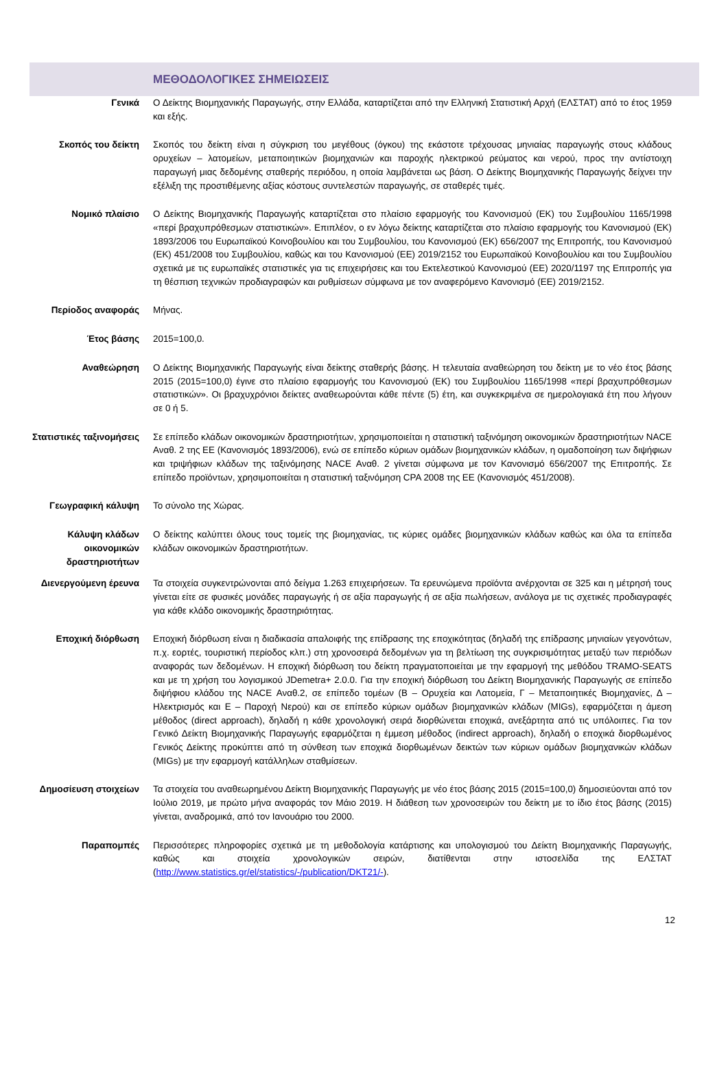ΜΕΘΟΔΟΛΟΓΙΚΕΣ ΣΗΜΕΙΩΣΕΙΣ
Γενικά Ο Δείκτης Βιομηχανικής Παραγωγής, στην Ελλάδα, καταρτίζεται από την Ελληνική Στατιστική Αρχή (ΕΛΣΤΑΤ) από το έτος 1959 και εξής.
Σκοπός του δείκτη Σκοπός του δείκτη είναι η σύγκριση του μεγέθους (όγκου) της εκάστοτε τρέχουσας μηνιαίας παραγωγής στους κλάδους ορυχείων – λατομείων, μεταποιητικών βιομηχανιών και παροχής ηλεκτρικού ρεύματος και νερού, προς την αντίστοιχη παραγωγή μιας δεδομένης σταθερής περιόδου, η οποία λαμβάνεται ως βάση. Ο Δείκτης Βιομηχανικής Παραγωγής δείχνει την εξέλιξη της προστιθέμενης αξίας κόστους συντελεστών παραγωγής, σε σταθερές τιμές.
Νομικό πλαίσιο Ο Δείκτης Βιομηχανικής Παραγωγής καταρτίζεται στο πλαίσιο εφαρμογής του Κανονισμού (ΕΚ) του Συμβουλίου 1165/1998 «περί βραχυπρόθεσμων στατιστικών». Επιπλέον, ο εν λόγω δείκτης καταρτίζεται στο πλαίσιο εφαρμογής του Κανονισμού (ΕΚ) 1893/2006 του Ευρωπαϊκού Κοινοβουλίου και του Συμβουλίου, του Κανονισμού (ΕΚ) 656/2007 της Επιτροπής, του Κανονισμού (ΕΚ) 451/2008 του Συμβουλίου, καθώς και του Κανονισμού (ΕΕ) 2019/2152 του Ευρωπαϊκού Κοινοβουλίου και του Συμβουλίου σχετικά με τις ευρωπαϊκές στατιστικές για τις επιχειρήσεις και του Εκτελεστικού Κανονισμού (ΕΕ) 2020/1197 της Επιτροπής για τη θέσπιση τεχνικών προδιαγραφών και ρυθμίσεων σύμφωνα με τον αναφερόμενο Κανονισμό (ΕΕ) 2019/2152.
Περίοδος αναφοράς Μήνας.
Έτος βάσης 2015=100,0.
Αναθεώρηση Ο Δείκτης Βιομηχανικής Παραγωγής είναι δείκτης σταθερής βάσης. Η τελευταία αναθεώρηση του δείκτη με το νέο έτος βάσης 2015 (2015=100,0) έγινε στο πλαίσιο εφαρμογής του Κανονισμού (ΕΚ) του Συμβουλίου 1165/1998 «περί βραχυπρόθεσμων στατιστικών». Οι βραχυχρόνιοι δείκτες αναθεωρούνται κάθε πέντε (5) έτη, και συγκεκριμένα σε ημερολογιακά έτη που λήγουν σε 0 ή 5.
Στατιστικές ταξινομήσεις
Σε επίπεδο κλάδων οικονομικών δραστηριοτήτων, χρησιμοποιείται η στατιστική ταξινόμηση οικονομικών δραστηριοτήτων NACE Αναθ. 2 της ΕΕ (Κανονισμός 1893/2006), ενώ σε επίπεδο κύριων ομάδων βιομηχανικών κλάδων, η ομαδοποίηση των διψήφιων και τριψήφιων κλάδων της ταξινόμησης NACE Αναθ. 2 γίνεται σύμφωνα με τον Κανονισμό 656/2007 της Επιτροπής. Σε επίπεδο προϊόντων, χρησιμοποιείται η στατιστική ταξινόμηση CPA 2008 της ΕΕ (Κανονισμός 451/2008).
Γεωγραφική κάλυψη Το σύνολο της Χώρας.
Κάλυψη κλάδων οικονομικών δραστηριοτήτων
Ο δείκτης καλύπτει όλους τους τομείς της βιομηχανίας, τις κύριες ομάδες βιομηχανικών κλάδων καθώς και όλα τα επίπεδα κλάδων οικονομικών δραστηριοτήτων.
Διενεργούμενη έρευνα
Τα στοιχεία συγκεντρώνονται από δείγμα 1.263 επιχειρήσεων. Τα ερευνώμενα προϊόντα ανέρχονται σε 325 και η μέτρησή τους γίνεται είτε σε φυσικές μονάδες παραγωγής ή σε αξία παραγωγής ή σε αξία πωλήσεων, ανάλογα με τις σχετικές προδιαγραφές για κάθε κλάδο οικονομικής δραστηριότητας.
Εποχική διόρθωση Εποχική διόρθωση είναι η διαδικασία απαλοιφής της επίδρασης της εποχικότητας (δηλαδή της επίδρασης μηνιαίων γεγονότων, π.χ. εορτές, τουριστική περίοδος κλπ.) στη χρονοσειρά δεδομένων για τη βελτίωση της συγκρισιμότητας μεταξύ των περιόδων αναφοράς των δεδομένων. Η εποχική διόρθωση του δείκτη πραγματοποιείται με την εφαρμογή της μεθόδου TRAMO-SEATS και με τη χρήση του λογισμικού JDemetra+ 2.0.0. Για την εποχική διόρθωση του Δείκτη Βιομηχανικής Παραγωγής σε επίπεδο διψήφιου κλάδου της NACE Αναθ.2, σε επίπεδο τομέων (Β – Ορυχεία και Λατομεία, Γ – Μεταποιητικές Βιομηχανίες, Δ – Ηλεκτρισμός και Ε – Παροχή Νερού) και σε επίπεδο κύριων ομάδων βιομηχανικών κλάδων (MIGs), εφαρμόζεται η άμεση μέθοδος (direct approach), δηλαδή η κάθε χρονολογική σειρά διορθώνεται εποχικά, ανεξάρτητα από τις υπόλοιπες. Για τον Γενικό Δείκτη Βιομηχανικής Παραγωγής εφαρμόζεται η έμμεση μέθοδος (indirect approach), δηλαδή ο εποχικά διορθωμένος Γενικός Δείκτης προκύπτει από τη σύνθεση των εποχικά διορθωμένων δεικτών των κύριων ομάδων βιομηχανικών κλάδων (MIGs) με την εφαρμογή κατάλληλων σταθμίσεων.
Δημοσίευση στοιχείων
Τα στοιχεία του αναθεωρημένου Δείκτη Βιομηχανικής Παραγωγής με νέο έτος βάσης 2015 (2015=100,0) δημοσιεύονται από τον Ιούλιο 2019, με πρώτο μήνα αναφοράς τον Μάιο 2019. Η διάθεση των χρονοσειρών του δείκτη με το ίδιο έτος βάσης (2015) γίνεται, αναδρομικά, από τον Ιανουάριο του 2000.
Παραπομπές Περισσότερες πληροφορίες σχετικά με τη μεθοδολογία κατάρτισης και υπολογισμού του Δείκτη Βιομηχανικής Παραγωγής, καθώς και στοιχεία χρονολογικών σειρών, διατίθενται στην ιστοσελίδα της ΕΛΣΤΑΤ (http://www.statistics.gr/el/statistics/-/publication/DKT21/-).
12